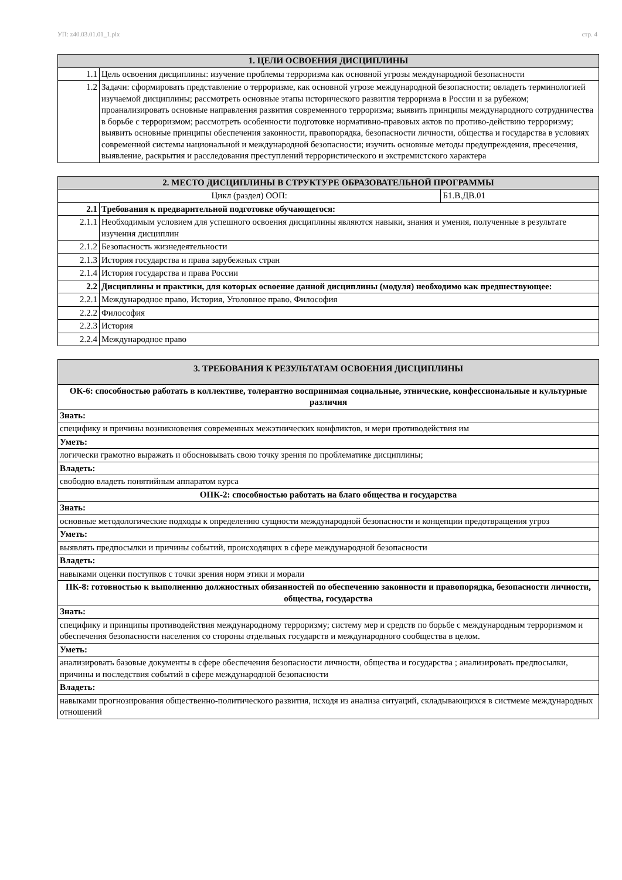УП: z40.03.01.01_1.plx стр. 4
| 1. ЦЕЛИ ОСВОЕНИЯ ДИСЦИПЛИНЫ | |
| --- | --- |
| 1.1 | Цель освоения дисциплины: изучение проблемы терроризма как основной угрозы международной безопасности |
| 1.2 | Задачи: сформировать представление о терроризме, как основной угрозе международной безопасности; овладеть терминологией изучаемой дисциплины; рассмотреть основные этапы исторического развития терроризма в России и за рубежом; проанализировать основные направления развития современного терроризма; выявить принципы международного сотрудничества в борьбе с терроризмом; рассмотреть особенности подготовке нормативно-правовых актов по противо-действию терроризму; выявить основные принципы обеспечения законности, правопорядка, безопасности личности, общества и государства в условиях современной системы национальной и международной безопасности; изучить основные методы предупреждения, пресечения, выявление, раскрытия и расследования преступлений террористического и экстремистского характера |
| 2. МЕСТО ДИСЦИПЛИНЫ В СТРУКТУРЕ ОБРАЗОВАТЕЛЬНОЙ ПРОГРАММЫ | | |
| --- | --- | --- |
| Цикл (раздел) ООП: | | Б1.В.ДВ.01 |
| 2.1 | Требования к предварительной подготовке обучающегося: | |
| 2.1.1 | Необходимым условием для успешного освоения дисциплины являются навыки, знания и умения, полученные в результате изучения дисциплин | |
| 2.1.2 | Безопасность жизнедеятельности | |
| 2.1.3 | История государства и права зарубежных стран | |
| 2.1.4 | История государства и права России | |
| 2.2 | Дисциплины и практики, для которых освоение данной дисциплины (модуля) необходимо как предшествующее: | |
| 2.2.1 | Международное право, История, Уголовное право, Философия | |
| 2.2.2 | Философия | |
| 2.2.3 | История | |
| 2.2.4 | Международное право | |
| 3. ТРЕБОВАНИЯ К РЕЗУЛЬТАТАМ ОСВОЕНИЯ ДИСЦИПЛИНЫ |
| --- |
| ОК-6: способностью работать в коллективе, толерантно воспринимая социальные, этнические, конфессиональные и культурные различия |
| Знать: |
| специфику и причины возникновения современных межэтнических конфликтов, и мери противодействия им |
| Уметь: |
| логически грамотно выражать и обосновывать свою точку зрения по проблематике дисциплины; |
| Владеть: |
| свободно владеть понятийным аппаратом курса |
| ОПК-2: способностью работать на благо общества и государства |
| Знать: |
| основные методологические подходы к определению сущности международной безопасности и концепции предотвращения угроз |
| Уметь: |
| выявлять предпосылки и причины событий, происходящих в сфере международной безопасности |
| Владеть: |
| навыками оценки поступков с точки зрения норм этики и морали |
| ПК-8: готовностью к выполнению должностных обязанностей по обеспечению законности и правопорядка, безопасности личности, общества, государства |
| Знать: |
| специфику и принципы противодействия международному терроризму; систему мер и средств по борьбе с международным терроризмом и обеспечения безопасности населения со стороны отдельных государств и международного сообщества в целом. |
| Уметь: |
| анализировать базовые документы в сфере обеспечения безопасности личности, общества и государства ; анализировать предпосылки, причины и последствия событий в сфере международной безопасности |
| Владеть: |
| навыками прогнозирования общественно-политического развития, исходя из анализа ситуаций, складывающихся в систмеме международных отношений |